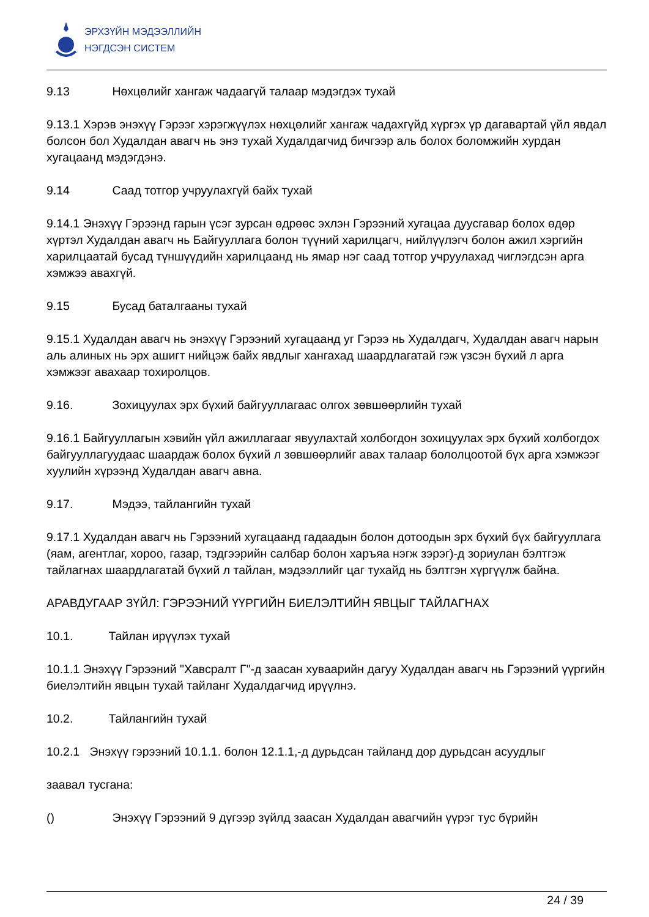ЭРХЗҮЙН МЭДЭЭЛЛИЙН
НЭГДСЭН СИСТЕМ
9.13 Нөхцөлийг хангаж чадаагүй талаар мэдэгдэх тухай
9.13.1 Хэрэв энэхүү Гэрээг хэрэгжүүлэх нөхцөлийг хангаж чадахгүйд хүргэх үр дагавартай үйл явдал болсон бол Худалдан авагч нь энэ тухай Худалдагчид бичгээр аль болох боломжийн хурдан хугацаанд мэдэгдэнэ.
9.14 Саад тотгор учруулахгүй байх тухай
9.14.1 Энэхүү Гэрээнд гарын үсэг зурсан өдрөөс эхлэн Гэрээний хугацаа дуусгавар болох өдөр хүртэл Худалдан авагч нь Байгууллага болон түүний харилцагч, нийлүүлэгч болон ажил хэргийн харилцаатай бусад түншүүдийн харилцаанд нь ямар нэг саад тотгор учруулахад чиглэгдсэн арга хэмжээ авахгүй.
9.15 Бусад баталгааны тухай
9.15.1 Худалдан авагч нь энэхүү Гэрээний хугацаанд уг Гэрээ нь Худалдагч, Худалдан авагч нарын аль алиных нь эрх ашигт нийцэж байх явдлыг хангахад шаардлагатай гэж үзсэн бүхий л арга хэмжээг авахаар тохиролцов.
9.16. Зохицуулах эрх бүхий байгууллагаас олгох зөвшөөрлийн тухай
9.16.1 Байгууллагын хэвийн үйл ажиллагааг явуулахтай холбогдон зохицуулах эрх бүхий холбогдох байгууллагуудаас шаардаж болох бүхий л зөвшөөрлийг авах талаар бололцоотой бүх арга хэмжээг хуулийн хүрээнд Худалдан авагч авна.
9.17. Мэдээ, тайлангийн тухай
9.17.1 Худалдан авагч нь Гэрээний хугацаанд гадаадын болон дотоодын эрх бүхий бүх байгууллага (яам, агентлаг, хороо, газар, тэдгээрийн салбар болон харъяа нэгж зэрэг)-д зориулан бэлтгэж тайлагнах шаардлагатай бүхий л тайлан, мэдээллийг цаг тухайд нь бэлтгэн хүргүүлж байна.
АРАВДУГААР ЗҮЙЛ: ГЭРЭЭНИЙ ҮҮРГИЙН БИЕЛЭЛТИЙН ЯВЦЫГ ТАЙЛАГНАХ
10.1. Тайлан ирүүлэх тухай
10.1.1 Энэхүү Гэрээний "Хавсралт Г"-д заасан хуваарийн дагуу Худалдан авагч нь Гэрээний үүргийн биелэлтийн явцын тухай тайланг Худалдагчид ирүүлнэ.
10.2. Тайлангийн тухай
10.2.1 Энэхүү гэрээний 10.1.1. болон 12.1.1,-д дурьдсан тайланд дор дурьдсан асуудлыг
заавал тусгана:
() Энэхүү Гэрээний 9 дүгээр зүйлд заасан Худалдан авагчийн үүрэг тус бүрийн
24 / 39